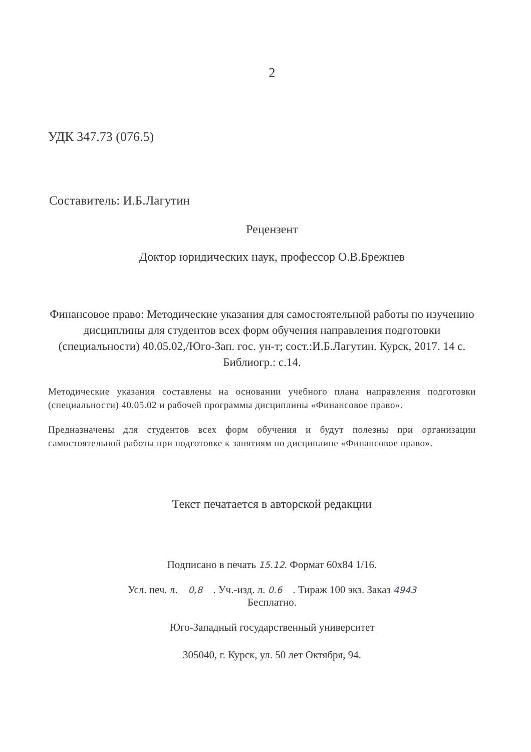2
УДК 347.73 (076.5)
Составитель: И.Б.Лагутин
Рецензент
Доктор юридических наук, профессор О.В.Брежнев
Финансовое право: Методические указания для самостоятельной работы по изучению дисциплины для студентов всех форм обучения направления подготовки (специальности) 40.05.02,/Юго-Зап. гос. ун-т; сост.:И.Б.Лагутин. Курск, 2017. 14 с. Библиогр.: с.14.
Методические указания составлены на основании учебного плана направления подготовки (специальности) 40.05.02 и рабочей программы дисциплины «Финансовое право».
Предназначены для студентов всех форм обучения и будут полезны при организации самостоятельной работы при подготовке к занятиям по дисциплине «Финансовое право».
Текст печатается в авторской редакции
Подписано в печать 15.12. Формат 60х84 1/16.
Усл. печ. л. 0,8 . Уч.-изд. л. 0.6 . Тираж 100 экз. Заказ 4943
Бесплатно.
Юго-Западный государственный университет
305040, г. Курск, ул. 50 лет Октября, 94.